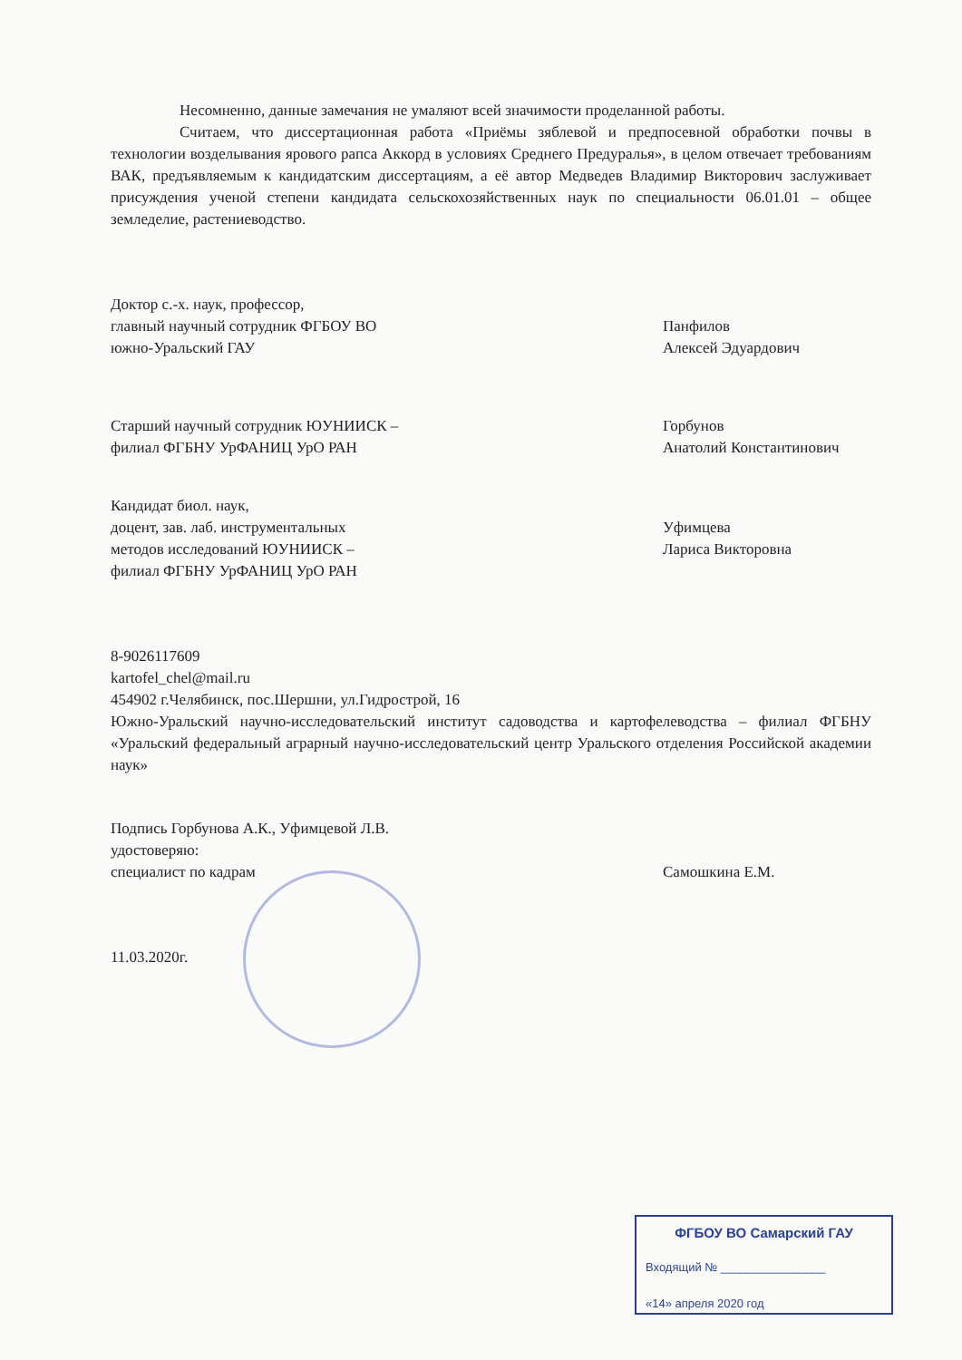Несомненно, данные замечания не умаляют всей значимости проделанной работы.
Считаем, что диссертационная работа «Приёмы зяблевой и предпосевной обработки почвы в технологии возделывания ярового рапса Аккорд в условиях Среднего Предуралья», в целом отвечает требованиям ВАК, предъявляемым к кандидатским диссертациям, а её автор Медведев Владимир Викторович заслуживает присуждения ученой степени кандидата сельскохозяйственных наук по специальности 06.01.01 – общее земледелие, растениеводство.
Доктор с.-х. наук, профессор,
главный научный сотрудник ФГБОУ ВО
южно-Уральский ГАУ
Панфилов
Алексей Эдуардович
Старший научный сотрудник ЮУНИИСК –
филиал ФГБНУ УрФАНИЦ УрО РАН
Горбунов
Анатолий Константинович
Кандидат биол. наук,
доцент, зав. лаб. инструментальных
методов исследований ЮУНИИСК –
филиал ФГБНУ УрФАНИЦ УрО РАН
Уфимцева
Лариса Викторовна
8-9026117609
kartofel_chel@mail.ru
454902 г.Челябинск, пос.Шершни, ул.Гидрострой, 16
Южно-Уральский научно-исследовательский институт садоводства и картофелеводства – филиал ФГБНУ «Уральский федеральный аграрный научно-исследовательский центр Уральского отделения Российской академии наук»
Подпись Горбунова А.К., Уфимцевой Л.В.
удостоверяю:
специалист по кадрам
Самошкина Е.М.
11.03.2020г.
ФГБОУ ВО Самарский ГАУ
Входящий № ________________
«14» апреля 2020 год